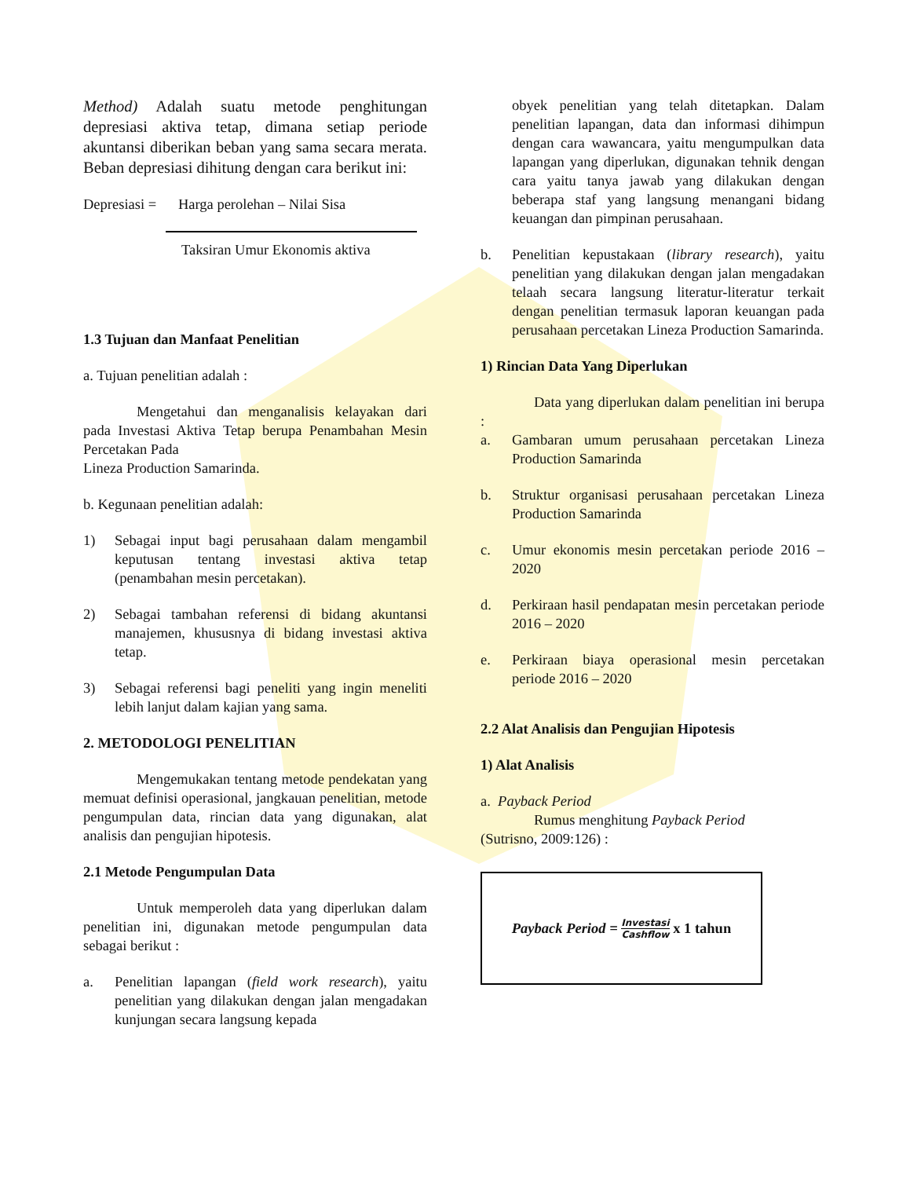Method) Adalah suatu metode penghitungan depresiasi aktiva tetap, dimana setiap periode akuntansi diberikan beban yang sama secara merata. Beban depresiasi dihitung dengan cara berikut ini:
Depresiasi = Harga perolehan – Nilai Sisa
Taksiran Umur Ekonomis aktiva
1.3 Tujuan dan Manfaat Penelitian
a. Tujuan penelitian adalah :
Mengetahui dan menganalisis kelayakan dari pada Investasi Aktiva Tetap berupa Penambahan Mesin Percetakan Pada
Lineza Production Samarinda.
b. Kegunaan penelitian adalah:
1) Sebagai input bagi perusahaan dalam mengambil keputusan tentang investasi aktiva tetap (penambahan mesin percetakan).
2) Sebagai tambahan referensi di bidang akuntansi manajemen, khususnya di bidang investasi aktiva tetap.
3) Sebagai referensi bagi peneliti yang ingin meneliti lebih lanjut dalam kajian yang sama.
2. METODOLOGI PENELITIAN
Mengemukakan tentang metode pendekatan yang memuat definisi operasional, jangkauan penelitian, metode pengumpulan data, rincian data yang digunakan, alat analisis dan pengujian hipotesis.
2.1 Metode Pengumpulan Data
Untuk memperoleh data yang diperlukan dalam penelitian ini, digunakan metode pengumpulan data sebagai berikut :
a. Penelitian lapangan (field work research), yaitu penelitian yang dilakukan dengan jalan mengadakan kunjungan secara langsung kepada
obyek penelitian yang telah ditetapkan. Dalam penelitian lapangan, data dan informasi dihimpun dengan cara wawancara, yaitu mengumpulkan data lapangan yang diperlukan, digunakan tehnik dengan cara yaitu tanya jawab yang dilakukan dengan beberapa staf yang langsung menangani bidang keuangan dan pimpinan perusahaan.
b. Penelitian kepustakaan (library research), yaitu penelitian yang dilakukan dengan jalan mengadakan telaah secara langsung literatur-literatur terkait dengan penelitian termasuk laporan keuangan pada perusahaan percetakan Lineza Production Samarinda.
1) Rincian Data Yang Diperlukan
Data yang diperlukan dalam penelitian ini berupa :
a. Gambaran umum perusahaan percetakan Lineza Production Samarinda
b. Struktur organisasi perusahaan percetakan Lineza Production Samarinda
c. Umur ekonomis mesin percetakan periode 2016 – 2020
d. Perkiraan hasil pendapatan mesin percetakan periode 2016 – 2020
e. Perkiraan biaya operasional mesin percetakan periode 2016 – 2020
2.2 Alat Analisis dan Pengujian Hipotesis
1) Alat Analisis
a. Payback Period
Rumus menghitung Payback Period
(Sutrisno, 2009:126) :
Payback Period = Investasi Cashflow x 1 tahun